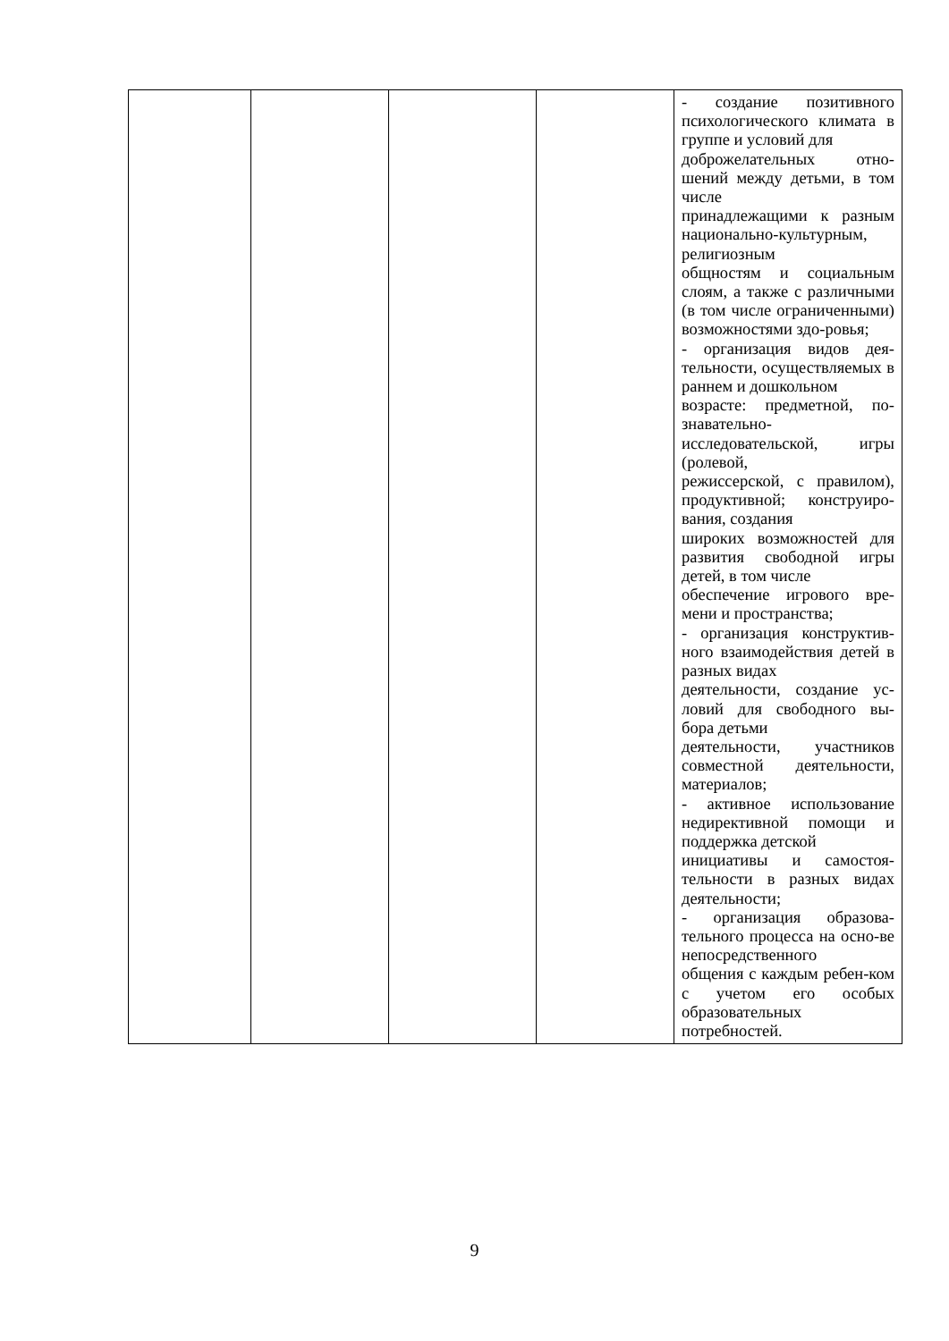| | | | | - создание позитивного психологического климата в группе и условий для доброжелательных отно-шений между детьми, в том числе принадлежащими к разным национально-культурным, религиозным общностям и социальным слоям, а также с различными (в том числе ограниченными) возможностями здо-ровья; - организация видов дея-тельности, осуществляемых в раннем и дошкольном возрасте: предметной, по-знавательно-исследовательской, игры (ролевой, режиссерской, с правилом), продуктивной; конструиро-вания, создания широких возможностей для развития свободной игры детей, в том числе обеспечение игрового вре-мени и пространства; - организация конструктив-ного взаимодействия детей в разных видах деятельности, создание ус-ловий для свободного вы-бора детьми деятельности, участников совместной деятельности, материалов; - активное использование недирективной помощи и поддержка детской инициативы и самостоя-тельности в разных видах деятельности; - организация образова-тельного процесса на осно-ве непосредственного общения с каждым ребен-ком с учетом его особых образовательных потребностей. |
9